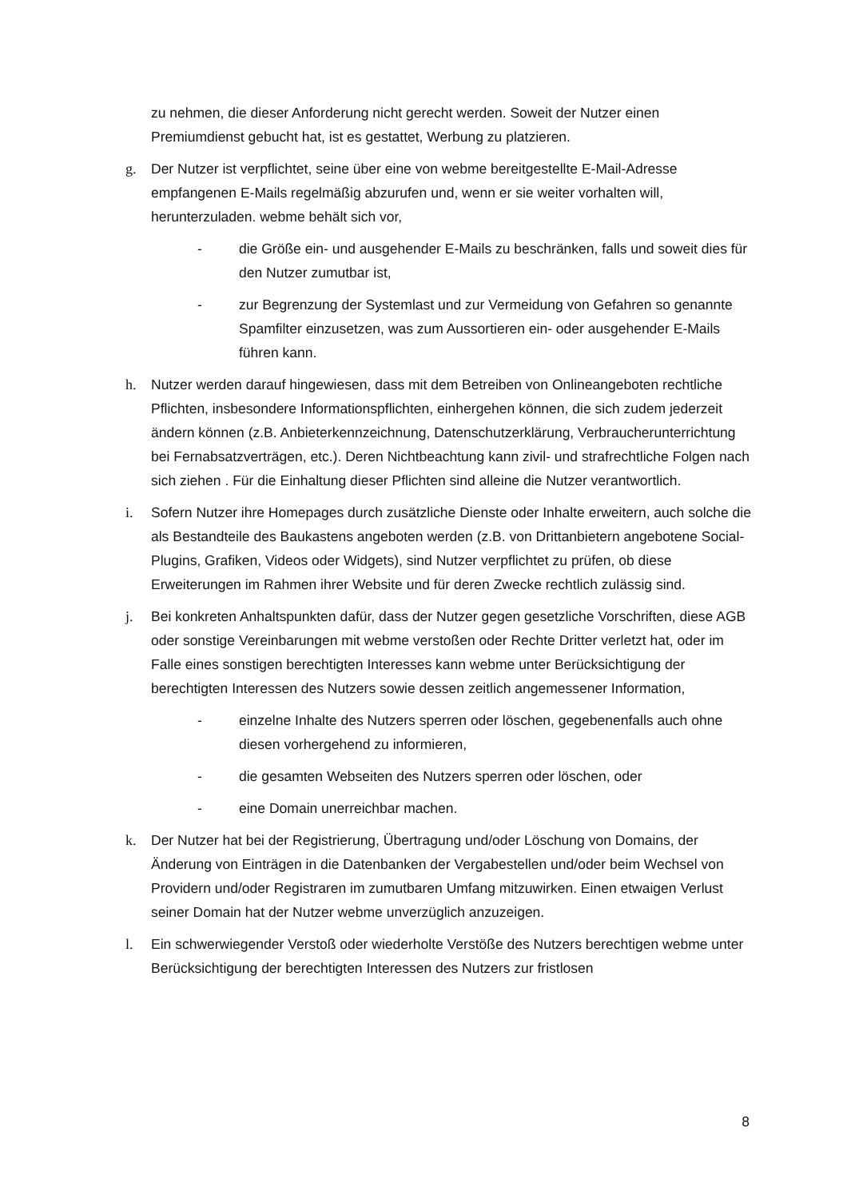zu nehmen, die dieser Anforderung nicht gerecht werden. Soweit der Nutzer einen Premiumdienst gebucht hat, ist es gestattet, Werbung zu platzieren.
g. Der Nutzer ist verpflichtet, seine über eine von webme bereitgestellte E-Mail-Adresse empfangenen E-Mails regelmäßig abzurufen und, wenn er sie weiter vorhalten will, herunterzuladen. webme behält sich vor,
- die Größe ein- und ausgehender E-Mails zu beschränken, falls und soweit dies für den Nutzer zumutbar ist,
- zur Begrenzung der Systemlast und zur Vermeidung von Gefahren so genannte Spamfilter einzusetzen, was zum Aussortieren ein- oder ausgehender E-Mails führen kann.
h. Nutzer werden darauf hingewiesen, dass mit dem Betreiben von Onlineangeboten rechtliche Pflichten, insbesondere Informationspflichten, einhergehen können, die sich zudem jederzeit ändern können (z.B. Anbieterkennzeichnung, Datenschutzerklärung, Verbraucherunterrichtung bei Fernabsatzverträgen, etc.). Deren Nichtbeachtung kann zivil- und strafrechtliche Folgen nach sich ziehen . Für die Einhaltung dieser Pflichten sind alleine die Nutzer verantwortlich.
i. Sofern Nutzer ihre Homepages durch zusätzliche Dienste oder Inhalte erweitern, auch solche die als Bestandteile des Baukastens angeboten werden (z.B. von Drittanbietern angebotene Social-Plugins, Grafiken, Videos oder Widgets), sind Nutzer verpflichtet zu prüfen, ob diese Erweiterungen im Rahmen ihrer Website und für deren Zwecke rechtlich zulässig sind.
j. Bei konkreten Anhaltspunkten dafür, dass der Nutzer gegen gesetzliche Vorschriften, diese AGB oder sonstige Vereinbarungen mit webme verstoßen oder Rechte Dritter verletzt hat, oder im Falle eines sonstigen berechtigten Interesses kann webme unter Berücksichtigung der berechtigten Interessen des Nutzers sowie dessen zeitlich angemessener Information,
- einzelne Inhalte des Nutzers sperren oder löschen, gegebenenfalls auch ohne diesen vorhergehend zu informieren,
- die gesamten Webseiten des Nutzers sperren oder löschen, oder
- eine Domain unerreichbar machen.
k. Der Nutzer hat bei der Registrierung, Übertragung und/oder Löschung von Domains, der Änderung von Einträgen in die Datenbanken der Vergabestellen und/oder beim Wechsel von Providern und/oder Registraren im zumutbaren Umfang mitzuwirken. Einen etwaigen Verlust seiner Domain hat der Nutzer webme unverzüglich anzuzeigen.
l. Ein schwerwiegender Verstoß oder wiederholte Verstöße des Nutzers berechtigen webme unter Berücksichtigung der berechtigten Interessen des Nutzers zur fristlosen
8